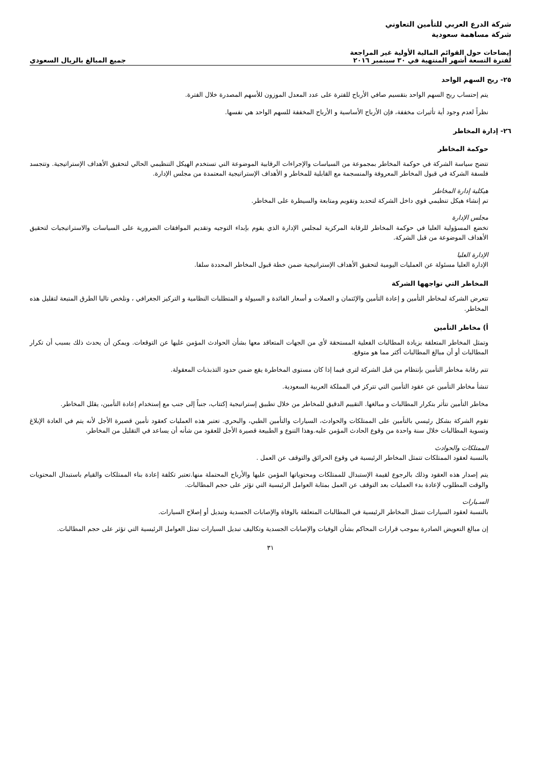شركة الدرع العربي للتأمين التعاوني
شركة مساهمة سعودية
إيضاحات حول القوائم المالية الأولية غير المراجعة
لفترة التسعة أشهر المنتهية في ٣٠ سبتمبر ٢٠١٦
جميع المبالغ بالريال السعودي
٢٥- ربح السهم الواحد
يتم إحتساب ربح السهم الواحد بتقسيم صافي الأرباح للفترة على عدد المعدل الموزون للأسهم المصدرة خلال الفترة.
نظراً لعدم وجود أية تأثيرات مخففة، فإن الأرباح الأساسية و الأرباح المخففة للسهم الواحد هي نفسها.
٢٦- إدارة المخاطر
حوكمة المخاطر
تتضح سياسة الشركة في حوكمة المخاطر بمجموعة من السياسات والإجراءات الرقابية الموضوعة التي تستخدم الهيكل التنظيمي الحالي لتحقيق الأهداف الإستراتيجية. وتتجسد فلسفة الشركة في قبول المخاطر المعروفة والمنسجمة مع القابلية للمخاطر و الأهداف الإستراتيجية المعتمدة من مجلس الإدارة.
هيكلية إدارة المخاطر
تم إنشاء هيكل تنظيمي قوي داخل الشركة لتحديد وتقويم ومتابعة والسيطرة على المخاطر.
مجلس الإدارة
تخضع المسؤولية العليا في حوكمة المخاطر للرقابة المركزية لمجلس الإدارة الذي يقوم بإبداء التوجيه وتقديم الموافقات الضرورية على السياسات والاستراتيجيات لتحقيق الأهداف الموضوعة من قبل الشركة.
الإدارة العليا
الإدارة العليا مسئولة عن العمليات اليومية لتحقيق الأهداف الإستراتيجية ضمن خطة قبول المخاطر المحددة سلفا.
المخاطر التي تواجهها الشركة
تتعرض الشركة لمخاطر التأمين و إعادة التأمين والإئتمان و العملات و أسعار الفائدة و السيولة و المتطلبات النظامية و التركيز الجغرافي ، ونلخص تاليا الطرق المتبعة لتقليل هذه المخاطر.
أ) مخاطر التأمين
وتمثل المخاطر المتعلقة بزيادة المطالبات الفعلية المستحقة لأي من الجهات المتعاقد معها بشأن الحوادث المؤمن عليها عن التوقعات. ويمكن أن يحدث ذلك بسبب أن تكرار المطالبات أو أن مبالغ المطالبات أكثر مما هو متوقع.
تتم رقابة مخاطر التأمين بإنتظام من قبل الشركة لترى فيما إذا كان مستوى المخاطرة يقع ضمن حدود التذبذبات المعقولة.
تنشأ مخاطر التأمين عن عقود التأمين التي تتركز في المملكة العربية السعودية.
مخاطر التأمين تتأثر بتكرار المطالبات و مبالغها. التقييم الدقيق للمخاطر من خلال تطبيق إستراتيجية إكتتاب، جنباً إلى جنب مع إستخدام إعادة التأمين، يقلل المخاطر.
تقوم الشركة بشكل رئيسي بالتأمين على الممتلكات والحوادث، السيارات والتأمين الطبي، والبحري. تعتبر هذه العمليات كعقود تأمين قصيرة الأجل لأنه يتم في العادة الإبلاغ وتسوية المطالبات خلال سنة واحدة من وقوع الحادث المؤمن عليه.وهذا التنوع و الطبيعة قصيرة الأجل للعقود من شأنه أن يساعد في التقليل من المخاطر.
الممتلكات والحوادث
بالنسبة لعقود الممتلكات تتمثل المخاطر الرئيسية في وقوع الحرائق والتوقف عن العمل .
يتم إصدار هذه العقود وذلك بالرجوع لقيمة الإستبدال للممتلكات ومحتوياتها المؤمن عليها والأرباح المحتملة منها.تعتبر تكلفة إعادة بناء الممتلكات والقيام باستبدال المحتويات والوقت المطلوب لإعادة بدء العمليات بعد التوقف عن العمل بمثابة العوامل الرئيسية التي تؤثر على حجم المطالبات.
السـيارات
بالنسبة لعقود السيارات تتمثل المخاطر الرئيسية في المطالبات المتعلقة بالوفاة والإصابات الجسدية وتبديل أو إصلاح السيارات.
إن مبالغ التعويض الصادرة بموجب قرارات المحاكم بشأن الوفيات والإصابات الجسدية وتكاليف تبديل السيارات تمثل العوامل الرئيسية التي تؤثر على حجم المطالبات.
٣١